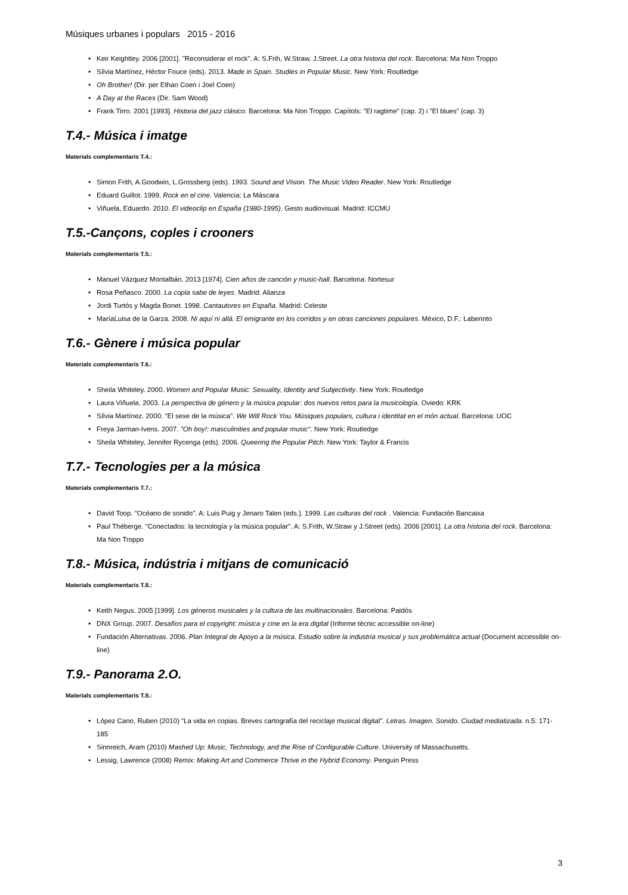Músiques urbanes i populars 2015 - 2016
• Keir Keightley. 2006 [2001]. "Reconsiderar el rock". A: S.Frih, W.Straw, J.Street. La otra historia del rock. Barcelona: Ma Non Troppo
• Sílvia Martínez, Héctor Fouce (eds). 2013. Made in Spain. Studies in Popular Music. New York: Routledge
• Oh Brother! (Dir. per Ethan Coen i Joel Coen)
• A Day at the Races (Dir. Sam Wood)
• Frank Tirro. 2001 [1993]. Historia del jazz clásico. Barcelona: Ma Non Troppo. Capítols: "El ragtime" (cap. 2) i "El blues" (cap. 3)
T.4.- Música i imatge
Materials complementaris T.4.:
• Simon Frith, A.Goodwin, L.Grossberg (eds). 1993. Sound and Vision. The Music Video Reader. New York: Routledge
• Eduard Guillot. 1999. Rock en el cine. Valencia: La Máscara
• Viñuela, Eduardo. 2010. El videoclip en España (1980-1995). Gesto audiovisual. Madrid: ICCMU
T.5.-Cançons, coples i crooners
Materials complementaris T.5.:
• Manuel Vázquez Montalbán. 2013 [1974]. Cien años de canción y music-hall. Barcelona: Nortesur
• Rosa Peñasco. 2000. La copla sabe de leyes. Madrid: Alianza
• Jordi Turtós y Magda Bonet. 1998. Cantautores en España. Madrid: Celeste
• MaríaLuisa de la Garza. 2008. Ni aquí ni allá. El emigrante en los corridos y en otras canciones populares. México, D.F.: Laberinto
T.6.- Gènere i música popular
Materials complementaris T.6.:
• Sheila Whiteley. 2000. Women and Popular Music: Sexuality, Identity and Subjectivity. New York: Routledge
• Laura Viñuela. 2003. La perspectiva de género y la música popular: dos nuevos retos para la musicología. Oviedo: KRK
• Sílvia Martínez. 2000. "El sexe de la música". We Will Rock You. Músiques populars, cultura i identitat en el món actual. Barcelona: UOC
• Freya Jarman-Ivens. 2007. "Oh boy!: masculinities and popular music". New York: Routledge
• Sheila Whiteley, Jennifer Rycenga (eds). 2006. Queering the Popular Pitch. New York: Taylor & Francis
T.7.- Tecnologies per a la música
Materials complementaris T.7.:
• David Toop. "Océano de sonido". A: Luis Puig y Jenaro Talen (eds.). 1999. Las culturas del rock . Valencia: Fundación Bancaixa
• Paul Théberge. "Conectados: la tecnología y la música popular". A: S.Frith, W.Straw y J.Street (eds). 2006 [2001]. La otra historia del rock. Barcelona: Ma Non Troppo
T.8.- Música, indústria i mitjans de comunicació
Materials complementaris T.8.:
• Keith Negus. 2005 [1999]. Los géneros musicales y la cultura de las multinacionales. Barcelona: Paidós
• DNX Group. 2007. Desafíos para el copyright: música y cine en la era digital (Informe tècnic accessible on-line)
• Fundación Alternativas. 2006. Plan Integral de Apoyo a la música. Estudio sobre la industria musical y sus problemática actual (Document accessible on-line)
T.9.- Panorama 2.O.
Materials complementaris T.9.:
• López Cano, Ruben (2010) "La vida en copias. Breves cartografía del reciclaje musical digital". Letras. Imagen. Sonido. Ciudad mediatizada. n.5: 171-185
• Sinnreich, Aram (2010) Mashed Up: Music, Technology, and the Rise of Configurable Culture. University of Massachusetts.
• Lessig, Lawrence (2008) Remix: Making Art and Commerce Thrive in the Hybrid Economy. Penguin Press
3